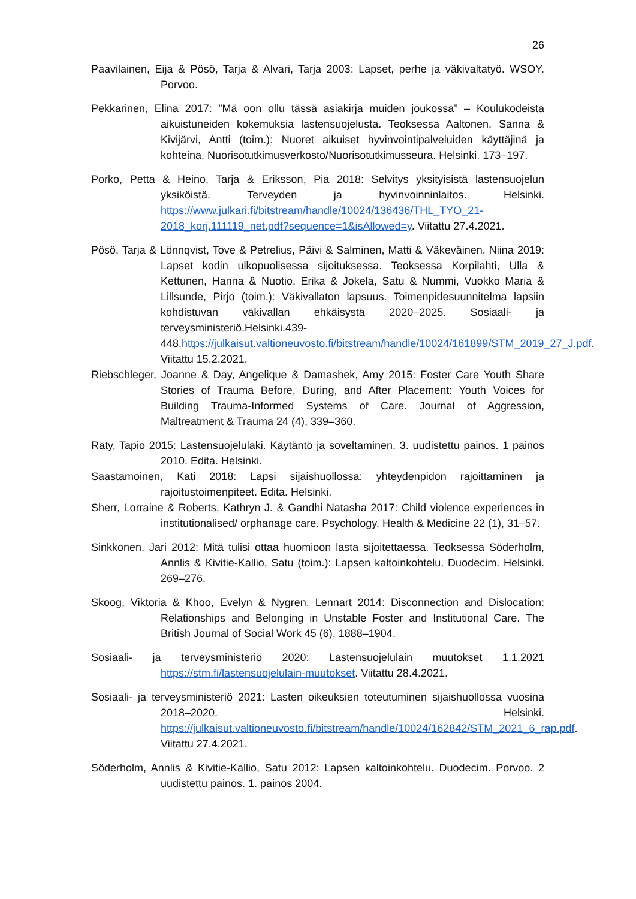26
Paavilainen, Eija & Pösö, Tarja & Alvari, Tarja 2003: Lapset, perhe ja väkivaltatyö. WSOY. Porvoo.
Pekkarinen, Elina 2017: ”Mä oon ollu tässä asiakirja muiden joukossa” – Koulukodeista aikuistuneiden kokemuksia lastensuojelusta. Teoksessa Aaltonen, Sanna & Kivijärvi, Antti (toim.): Nuoret aikuiset hyvinvointipalveluiden käyttäjinä ja kohteina. Nuorisotutkimusverkosto/Nuorisotutkimusseura. Helsinki. 173–197.
Porko, Petta & Heino, Tarja & Eriksson, Pia 2018: Selvitys yksityisistä lastensuojelun yksiköistä. Terveyden ja hyvinvoinninlaitos. Helsinki. https://www.julkari.fi/bitstream/handle/10024/136436/THL_TYO_21-2018_korj.111119_net.pdf?sequence=1&isAllowed=y. Viitattu 27.4.2021.
Pösö, Tarja & Lönnqvist, Tove & Petrelius, Päivi & Salminen, Matti & Väkeväinen, Niina 2019: Lapset kodin ulkopuolisessa sijoituksessa. Teoksessa Korpilahti, Ulla & Kettunen, Hanna & Nuotio, Erika & Jokela, Satu & Nummi, Vuokko Maria & Lillsunde, Pirjo (toim.): Väkivallaton lapsuus. Toimenpidesuunnitelma lapsiin kohdistuvan väkivallan ehkäisystä 2020–2025. Sosiaali- ja terveysministeriö.Helsinki.439-448.https://julkaisut.valtioneuvosto.fi/bitstream/handle/10024/161899/STM_2019_27_J.pdf. Viitattu 15.2.2021.
Riebschleger, Joanne & Day, Angelique & Damashek, Amy 2015: Foster Care Youth Share Stories of Trauma Before, During, and After Placement: Youth Voices for Building Trauma-Informed Systems of Care. Journal of Aggression, Maltreatment & Trauma 24 (4), 339–360.
Räty, Tapio 2015: Lastensuojelulaki. Käytäntö ja soveltaminen. 3. uudistettu painos. 1 painos 2010. Edita. Helsinki.
Saastamoinen, Kati 2018: Lapsi sijaishuollossa: yhteydenpidon rajoittaminen ja rajoitustoimenpiteet. Edita. Helsinki.
Sherr, Lorraine & Roberts, Kathryn J. & Gandhi Natasha 2017: Child violence experiences in institutionalised/ orphanage care. Psychology, Health & Medicine 22 (1), 31–57.
Sinkkonen, Jari 2012: Mitä tulisi ottaa huomioon lasta sijoitettaessa. Teoksessa Söderholm, Annlis & Kivitie-Kallio, Satu (toim.): Lapsen kaltoinkohtelu. Duodecim. Helsinki. 269–276.
Skoog, Viktoria & Khoo, Evelyn & Nygren, Lennart 2014: Disconnection and Dislocation: Relationships and Belonging in Unstable Foster and Institutional Care. The British Journal of Social Work 45 (6), 1888–1904.
Sosiaali- ja terveysministeriö 2020: Lastensuojelulain muutokset 1.1.2021 https://stm.fi/lastensuojelulain-muutokset. Viitattu 28.4.2021.
Sosiaali- ja terveysministeriö 2021: Lasten oikeuksien toteutuminen sijaishuollossa vuosina 2018–2020. Helsinki. https://julkaisut.valtioneuvosto.fi/bitstream/handle/10024/162842/STM_2021_6_rap.pdf. Viitattu 27.4.2021.
Söderholm, Annlis & Kivitie-Kallio, Satu 2012: Lapsen kaltoinkohtelu. Duodecim. Porvoo. 2 uudistettu painos. 1. painos 2004.